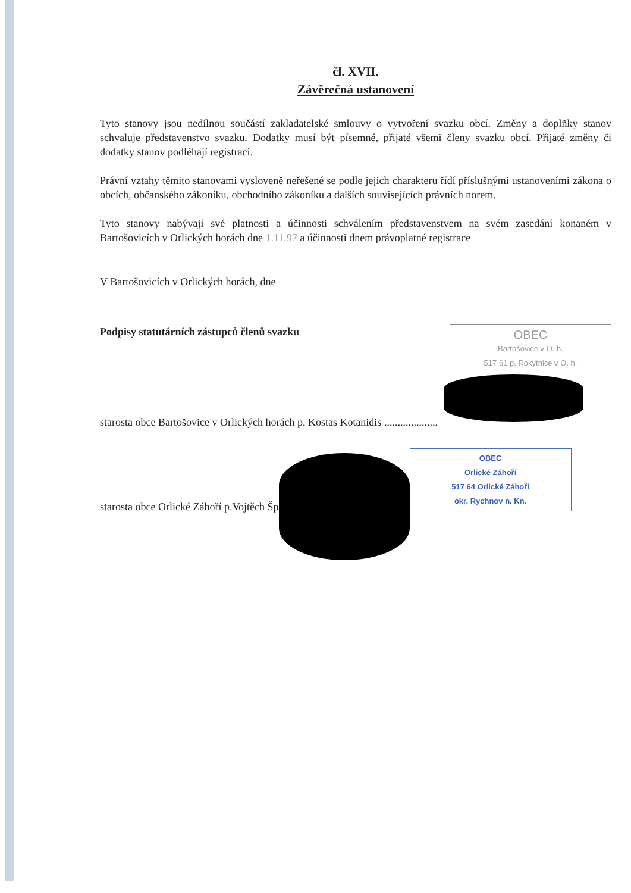čl. XVII.
Závěrečná ustanovení
Tyto stanovy jsou nedílnou součástí zakladatelské smlouvy o vytvoření svazku obcí. Změny a doplňky stanov schvaluje představenstvo svazku. Dodatky musí být písemné, přijaté všemi členy svazku obcí. Přijaté změny či dodatky stanov podléhají registraci.
Právní vztahy těmito stanovami vysloveně neřešené se podle jejich charakteru řídí příslušnými ustanoveními zákona o obcích, občanského zákoníku, obchodního zákoníku a dalších souvisejících právních norem.
Tyto stanovy nabývají své platnosti a účinnosti schválením představenstvem na svém zasedání konaném v Bartošovicích v Orlických horách dne 1.11.97 a účinnosti dnem právoplatné registrace
V Bartošovicích v Orlických horách, dne
Podpisy statutárních zástupců členů svazku
OBEC
Bartošovice v O. h.
517 61 p. Rokytnice v O. h.
starosta obce Bartošovice v Orlických horách p. Kostas Kotanidis ....................
starosta obce Orlické Záhoří p.Vojtěch Šp
OBEC
Orlické Záhoří
517 64 Orlické Záhoří
okr. Rychnov n. Kn.